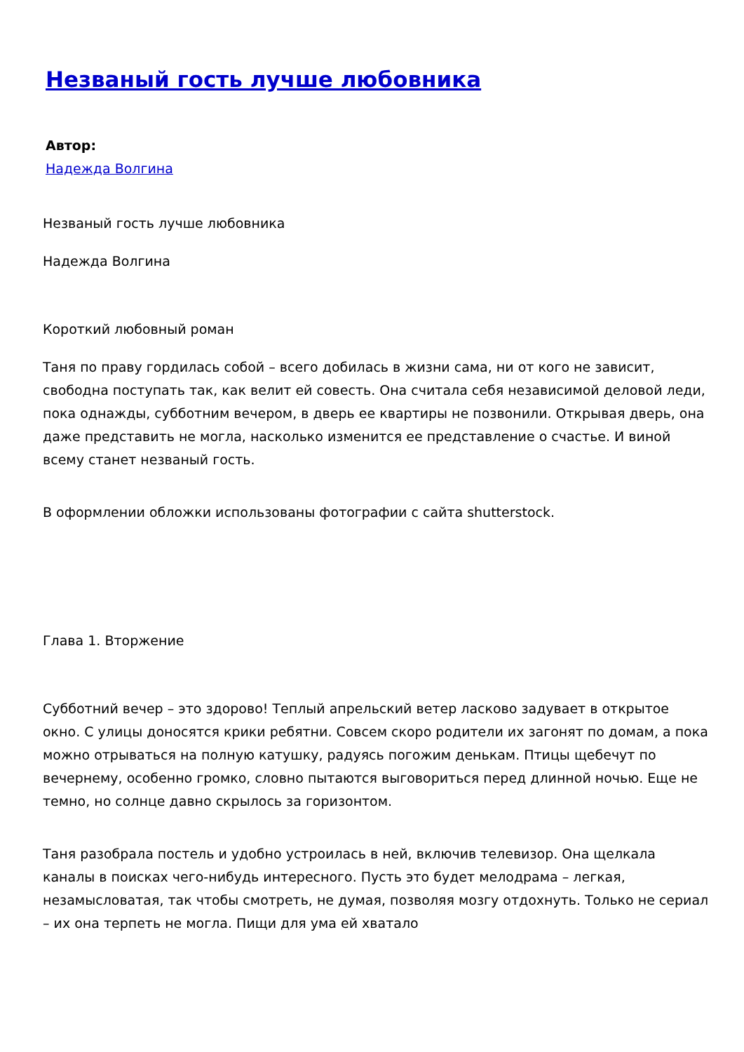Незваный гость лучше любовника
Автор:
Надежда Волгина
Незваный гость лучше любовника
Надежда Волгина
Короткий любовный роман
Таня по праву гордилась собой – всего добилась в жизни сама, ни от кого не зависит, свободна поступать так, как велит ей совесть. Она считала себя независимой деловой леди, пока однажды, субботним вечером, в дверь ее квартиры не позвонили. Открывая дверь, она даже представить не могла, насколько изменится ее представление о счастье. И виной всему станет незваный гость.
В оформлении обложки использованы фотографии с сайта shutterstock.
Глава 1. Вторжение
Субботний вечер – это здорово! Теплый апрельский ветер ласково задувает в открытое окно. С улицы доносятся крики ребятни. Совсем скоро родители их загонят по домам, а пока можно отрываться на полную катушку, радуясь погожим денькам. Птицы щебечут по вечернему, особенно громко, словно пытаются выговориться перед длинной ночью. Еще не темно, но солнце давно скрылось за горизонтом.
Таня разобрала постель и удобно устроилась в ней, включив телевизор. Она щелкала каналы в поисках чего-нибудь интересного. Пусть это будет мелодрама – легкая, незамысловатая, так чтобы смотреть, не думая, позволяя мозгу отдохнуть. Только не сериал – их она терпеть не могла. Пищи для ума ей хватало